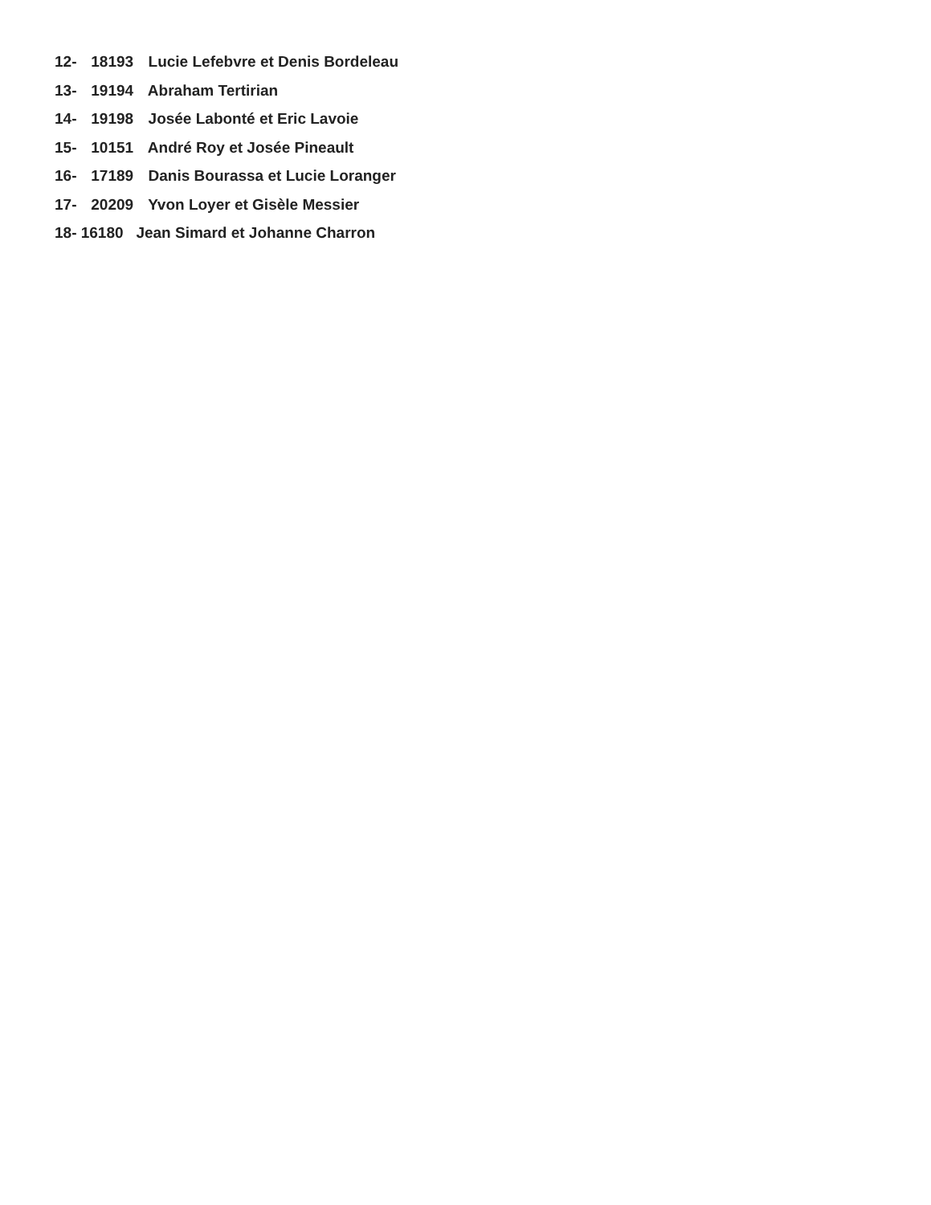12- 18193 Lucie Lefebvre et Denis Bordeleau
13- 19194 Abraham Tertirian
14- 19198 Josée Labonté et Eric Lavoie
15- 10151 André Roy et Josée Pineault
16- 17189 Danis Bourassa et Lucie Loranger
17- 20209 Yvon Loyer et Gisèle Messier
18- 16180 Jean Simard et Johanne Charron